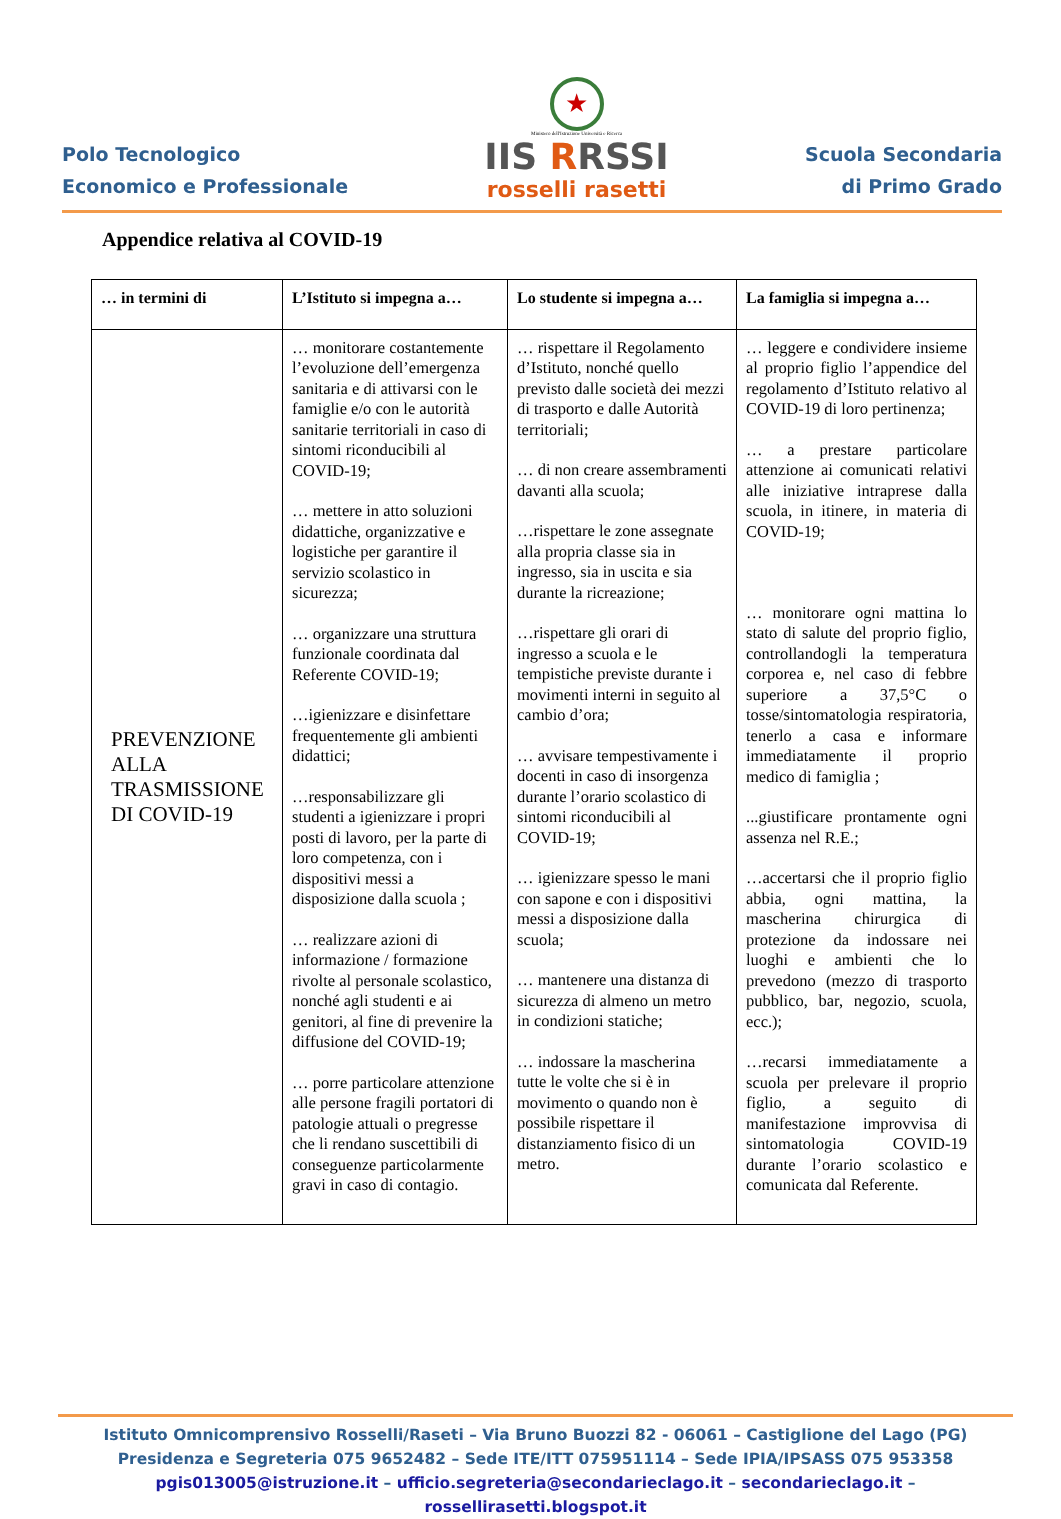Polo Tecnologico
Economico e Professionale
★
Ministero dell'Istruzione Università e Ricerca
IIS RRSSI
rosselli rasetti
Scuola Secondaria
di Primo Grado
Appendice relativa al COVID-19
| … in termini di | L’Istituto si impegna a… | Lo studente si impegna a… | La famiglia si impegna a… |
| --- | --- | --- | --- |
| PREVENZIONE ALLA TRASMISSIONE DI COVID-19 | … monitorare costantemente l’evoluzione dell’emergenza sanitaria e di attivarsi con le famiglie e/o con le autorità sanitarie territoriali in caso di sintomi riconducibili al COVID-19; … mettere in atto soluzioni didattiche, organizzative e logistiche per garantire il servizio scolastico in sicurezza; … organizzare una struttura funzionale coordinata dal Referente COVID-19; …igienizzare e disinfettare frequentemente gli ambienti didattici; …responsabilizzare gli studenti a igienizzare i propri posti di lavoro, per la parte di loro competenza, con i dispositivi messi a disposizione dalla scuola ; … realizzare azioni di informazione / formazione rivolte al personale scolastico, nonché agli studenti e ai genitori, al fine di prevenire la diffusione del COVID-19; … porre particolare attenzione alle persone fragili portatori di patologie attuali o pregresse che li rendano suscettibili di conseguenze particolarmente gravi in caso di contagio. | … rispettare il Regolamento d’Istituto, nonché quello previsto dalle società dei mezzi di trasporto e dalle Autorità territoriali; … di non creare assembramenti davanti alla scuola; …rispettare le zone assegnate alla propria classe sia in ingresso, sia in uscita e sia durante la ricreazione; …rispettare gli orari di ingresso a scuola e le tempistiche previste durante i movimenti interni in seguito al cambio d’ora; … avvisare tempestivamente i docenti in caso di insorgenza durante l’orario scolastico di sintomi riconducibili al COVID-19; … igienizzare spesso le mani con sapone e con i dispositivi messi a disposizione dalla scuola; … mantenere una distanza di sicurezza di almeno un metro in condizioni statiche; … indossare la mascherina tutte le volte che si è in movimento o quando non è possibile rispettare il distanziamento fisico di un metro. | … leggere e condividere insieme al proprio figlio l’appendice del regolamento d’Istituto relativo al COVID-19 di loro pertinenza; … a prestare particolare attenzione ai comunicati relativi alle iniziative intraprese dalla scuola, in itinere, in materia di COVID-19; … monitorare ogni mattina lo stato di salute del proprio figlio, controllandogli la temperatura corporea e, nel caso di febbre superiore a 37,5°C o tosse/sintomatologia respiratoria, tenerlo a casa e informare immediatamente il proprio medico di famiglia ; ...giustificare prontamente ogni assenza nel R.E.; …accertarsi che il proprio figlio abbia, ogni mattina, la mascherina chirurgica di protezione da indossare nei luoghi e ambienti che lo prevedono (mezzo di trasporto pubblico, bar, negozio, scuola, ecc.); …recarsi immediatamente a scuola per prelevare il proprio figlio, a seguito di manifestazione improvvisa di sintomatologia COVID-19 durante l’orario scolastico e comunicata dal Referente. |
Istituto Omnicomprensivo Rosselli/Raseti – Via Bruno Buozzi 82 - 06061 – Castiglione del Lago (PG)
Presidenza e Segreteria 075 9652482 – Sede ITE/ITT 075951114 – Sede IPIA/IPSASS 075 953358
pgis013005@istruzione.it – ufficio.segreteria@secondarieclago.it – secondarieclago.it – rossellirasetti.blogspot.it